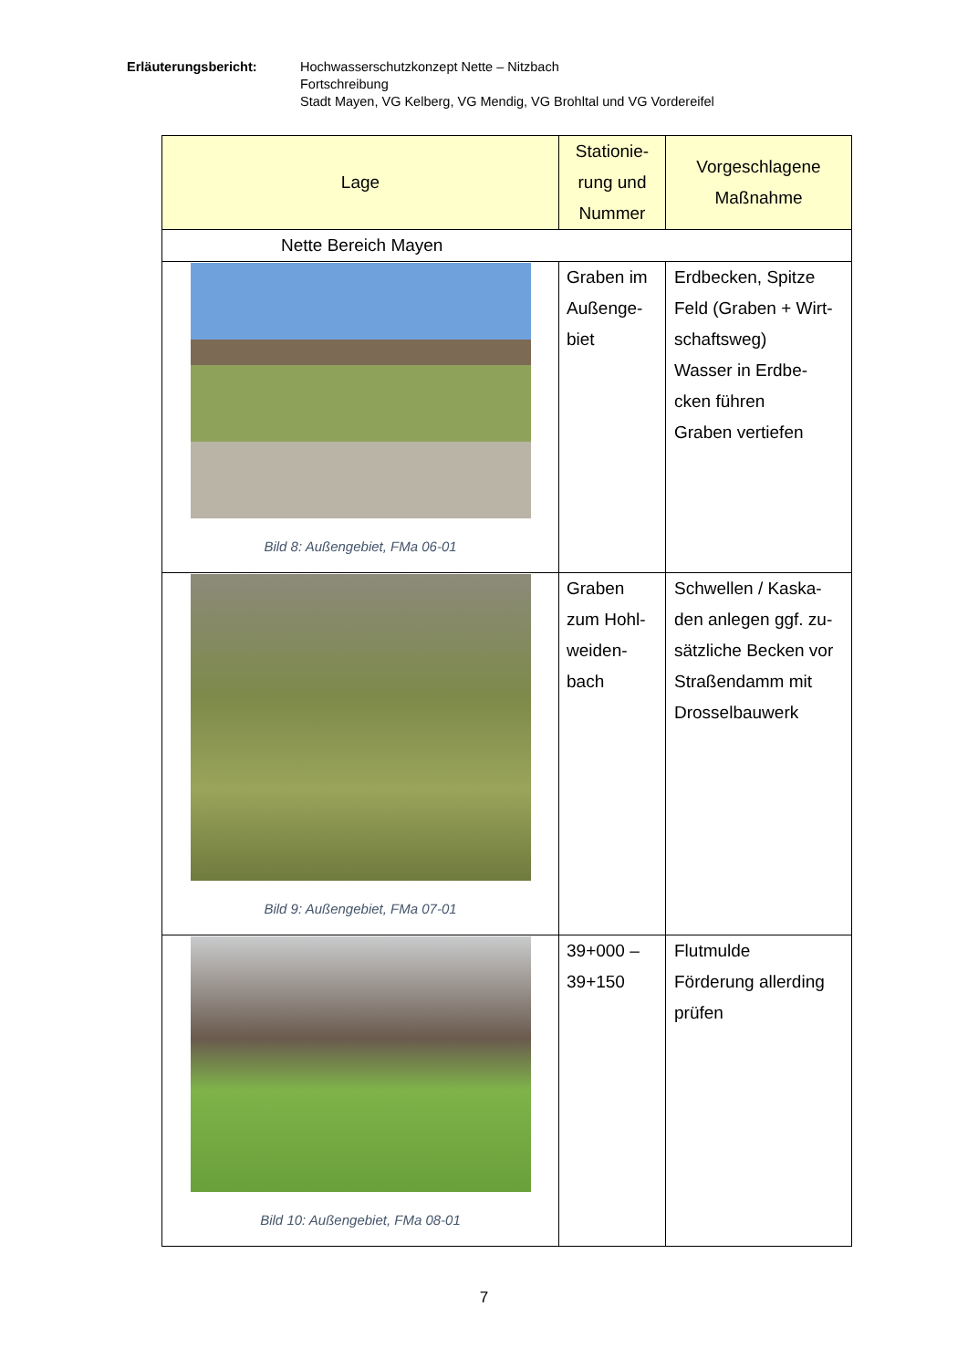Erläuterungsbericht: Hochwasserschutzkonzept Nette – Nitzbach
Fortschreibung
Stadt Mayen, VG Kelberg, VG Mendig, VG Brohltal und VG Vordereifel
| Lage | Stationie-rung und Nummer | Vorgeschlagene Maßnahme |
| --- | --- | --- |
| Nette Bereich Mayen | | |
| Bild 8: Außengebiet, FMa 06-01 | Graben im Außenge-biet | Erdbecken, Spitze Feld (Graben + Wirt-schaftsweg) Wasser in Erdbe-cken führen Graben vertiefen |
| Bild 9: Außengebiet, FMa 07-01 | Graben zum Hohl-weiden-bach | Schwellen / Kaska-den anlegen ggf. zu-sätzliche Becken vor Straßendamm mit Drosselbauwerk |
| Bild 10: Außengebiet, FMa 08-01 | 39+000 – 39+150 | Flutmulde Förderung allerding prüfen |
7